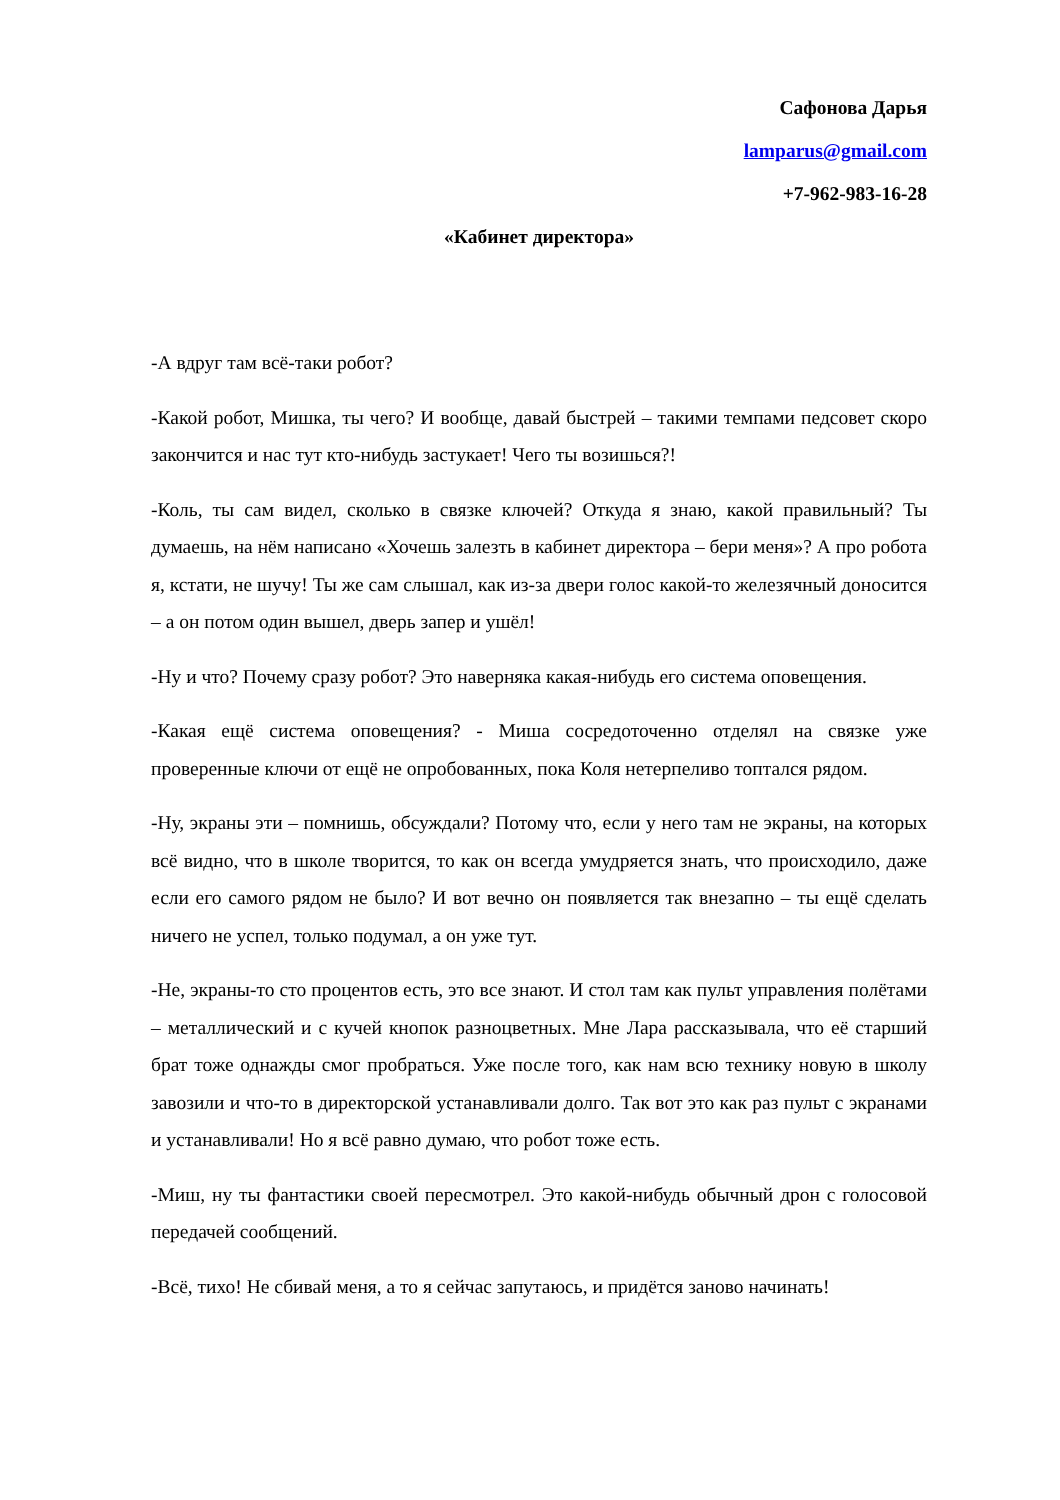Сафонова Дарья
lamparus@gmail.com
+7-962-983-16-28
«Кабинет директора»
-А вдруг там всё-таки робот?
-Какой робот, Мишка, ты чего? И вообще, давай быстрей – такими темпами педсовет скоро закончится и нас тут кто-нибудь застукает! Чего ты возишься?!
-Коль, ты сам видел, сколько в связке ключей? Откуда я знаю, какой правильный? Ты думаешь, на нём написано «Хочешь залезть в кабинет директора – бери меня»? А про робота я, кстати, не шучу! Ты же сам слышал, как из-за двери голос какой-то железячный доносится – а он потом один вышел, дверь запер и ушёл!
-Ну и что? Почему сразу робот? Это наверняка какая-нибудь его система оповещения.
-Какая ещё система оповещения? - Миша сосредоточенно отделял на связке уже проверенные ключи от ещё не опробованных, пока Коля нетерпеливо топтался рядом.
-Ну, экраны эти – помнишь, обсуждали? Потому что, если у него там не экраны, на которых всё видно, что в школе творится, то как он всегда умудряется знать, что происходило, даже если его самого рядом не было? И вот вечно он появляется так внезапно – ты ещё сделать ничего не успел, только подумал, а он уже тут.
-Не, экраны-то сто процентов есть, это все знают. И стол там как пульт управления полётами – металлический и с кучей кнопок разноцветных. Мне Лара рассказывала, что её старший брат тоже однажды смог пробраться. Уже после того, как нам всю технику новую в школу завозили и что-то в директорской устанавливали долго. Так вот это как раз пульт с экранами и устанавливали! Но я всё равно думаю, что робот тоже есть.
-Миш, ну ты фантастики своей пересмотрел. Это какой-нибудь обычный дрон с голосовой передачей сообщений.
-Всё, тихо! Не сбивай меня, а то я сейчас запутаюсь, и придётся заново начинать!